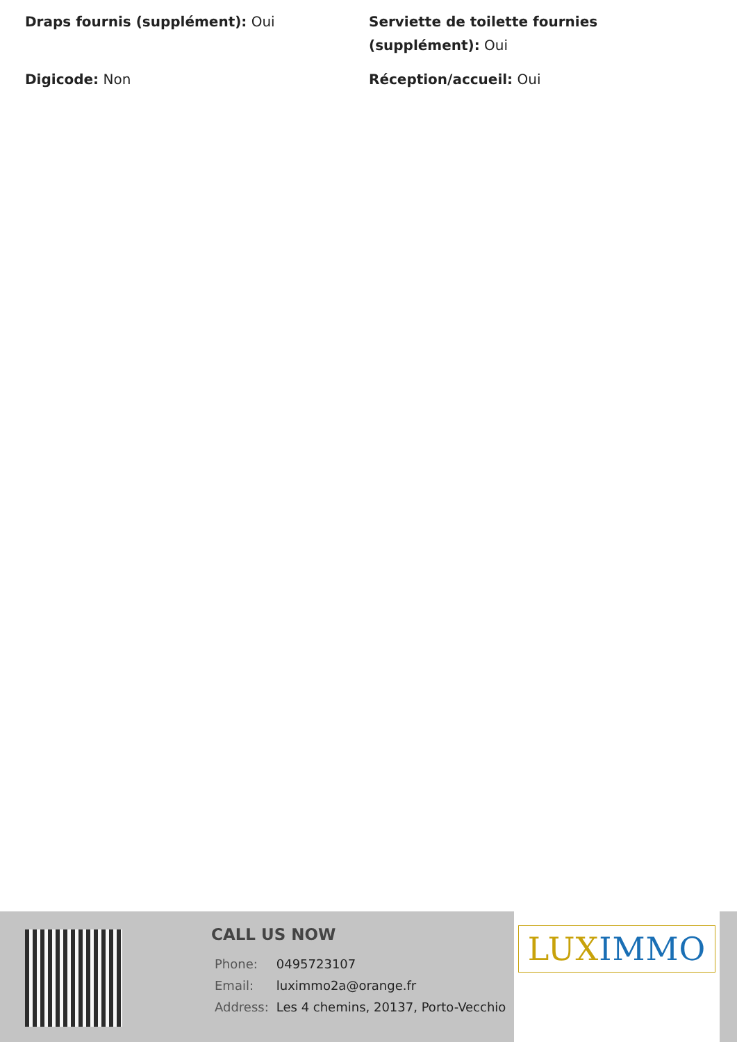Draps fournis (supplément): Oui
Serviette de toilette fournies (supplément): Oui
Digicode: Non
Réception/accueil: Oui
CALL US NOW
| Phone: | 0495723107 |
| Email: | luximmo2a@orange.fr |
| Address: | Les 4 chemins, 20137, Porto-Vecchio |
LUX IMMO